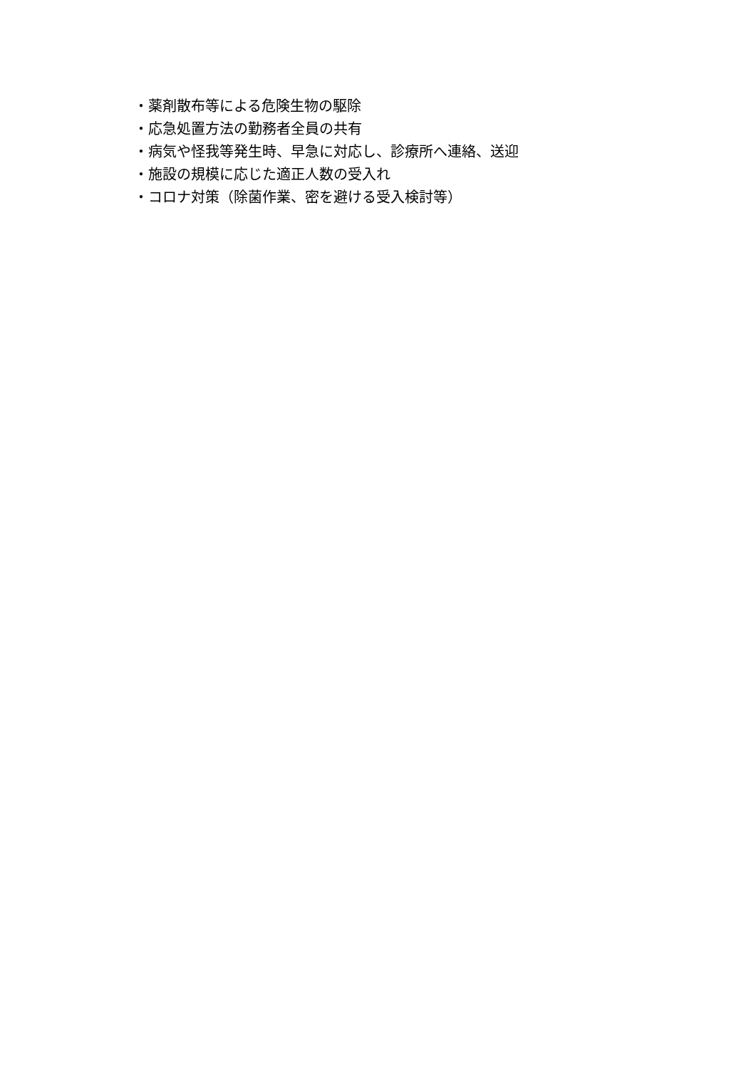・薬剤散布等による危険生物の駆除
・応急処置方法の勤務者全員の共有
・病気や怪我等発生時、早急に対応し、診療所へ連絡、送迎
・施設の規模に応じた適正人数の受入れ
・コロナ対策（除菌作業、密を避ける受入検討等）